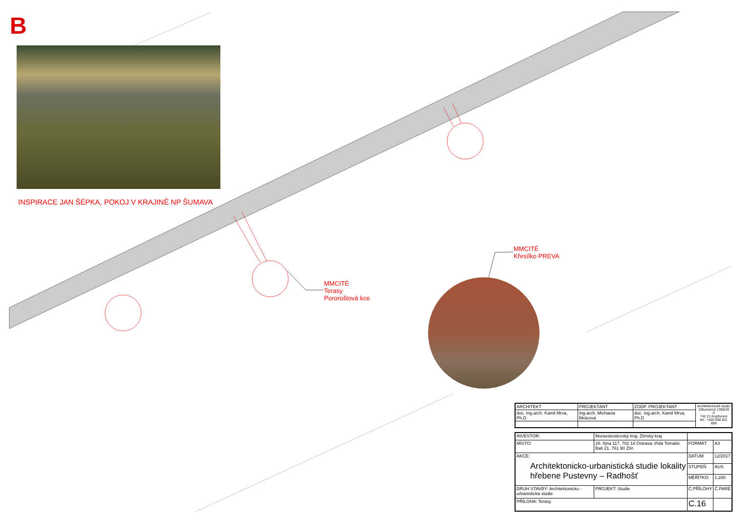B
INSPIRACE JAN ŠÉPKA, POKOJ V KRAJINĚ NP ŠUMAVA
MMCITÉ
Terasy
Pororoštová kce
MMCITÉ
Křesílko PREVA
| ARCHITEKT | PROJEKTANT | ZODP. PROJEKTANT | Architektonické studio Záhumenní 1358/30 C 742 21 Kopřivnice tel.: +420 556 811 850 |
| doc. Ing.arch. Kamil Mrva, Ph.D | Ing.arch. Michaela Mrázová | doc. Ing.arch. Kamil Mrva, Ph.D | |
| INVESTOR: | Moravskoslezský kraj; Zlínský kraj | | | |
| MÍSTO: | 28. října 117, 702 18 Ostrava; třída Tomáše Bati 21, 761 90 Zlín | | FORMÁT | A3 |
| AKCE: Architektonicko-urbanistická studie lokality hřebene Pustevny – Radhošť | | | DATUM | 12/2017 |
| | | | STUPEŇ | AUS |
| | | | MĚŘÍTKO | 1:200 |
| DRUH STAVBY: Architektonicko - urbanistická studie | | PROJEKT: Studie | Č.PŘÍLOHY | Č.PARÉ |
| PŘÍLOHA: Terasy | | | C.16 | |